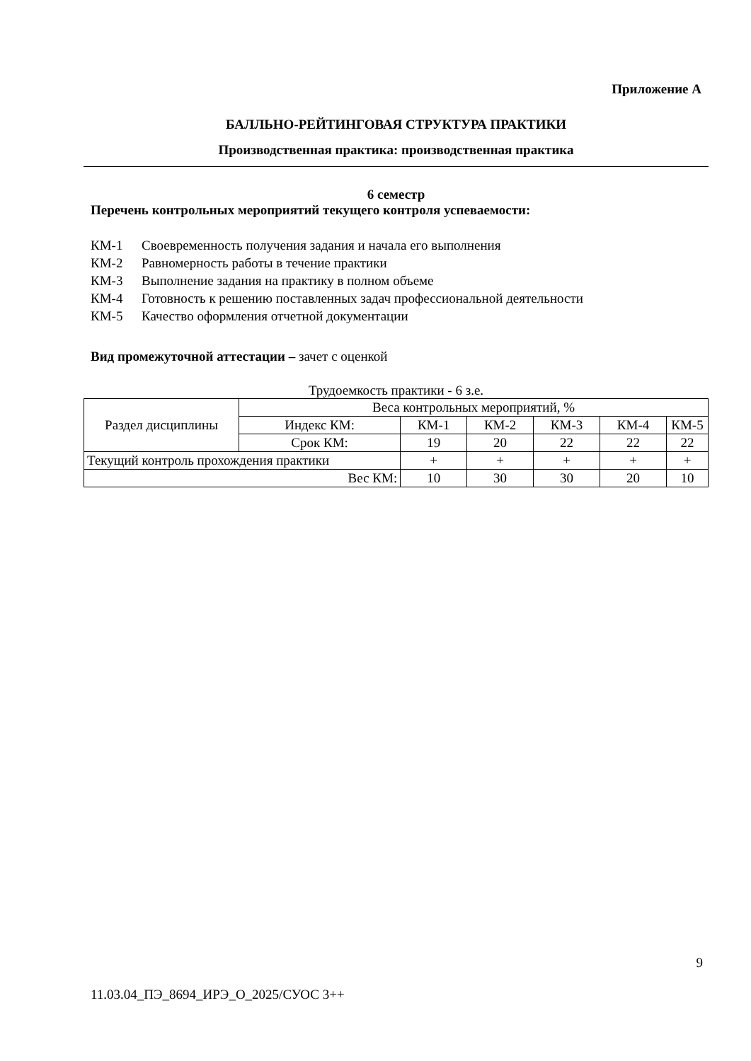Приложение А
БАЛЛЬНО-РЕЙТИНГОВАЯ СТРУКТУРА ПРАКТИКИ
Производственная практика: производственная практика
6 семестр
Перечень контрольных мероприятий текущего контроля успеваемости:
КМ-1 Своевременность получения задания и начала его выполнения
КМ-2 Равномерность работы в течение практики
КМ-3 Выполнение задания на практику в полном объеме
КМ-4 Готовность к решению поставленных задач профессиональной деятельности
КМ-5 Качество оформления отчетной документации
Вид промежуточной аттестации – зачет с оценкой
Трудоемкость практики - 6 з.е.
| Раздел дисциплины | Веса контрольных мероприятий, % | | | | | |
| | Индекс КМ: | КМ-1 | КМ-2 | КМ-3 | КМ-4 | КМ-5 |
| | Срок КМ: | 19 | 20 | 22 | 22 | 22 |
| Текущий контроль прохождения практики | | + | + | + | + | + |
| Вес КМ: | | 10 | 30 | 30 | 20 | 10 |
9
11.03.04_ПЭ_8694_ИРЭ_О_2025/СУОС 3++